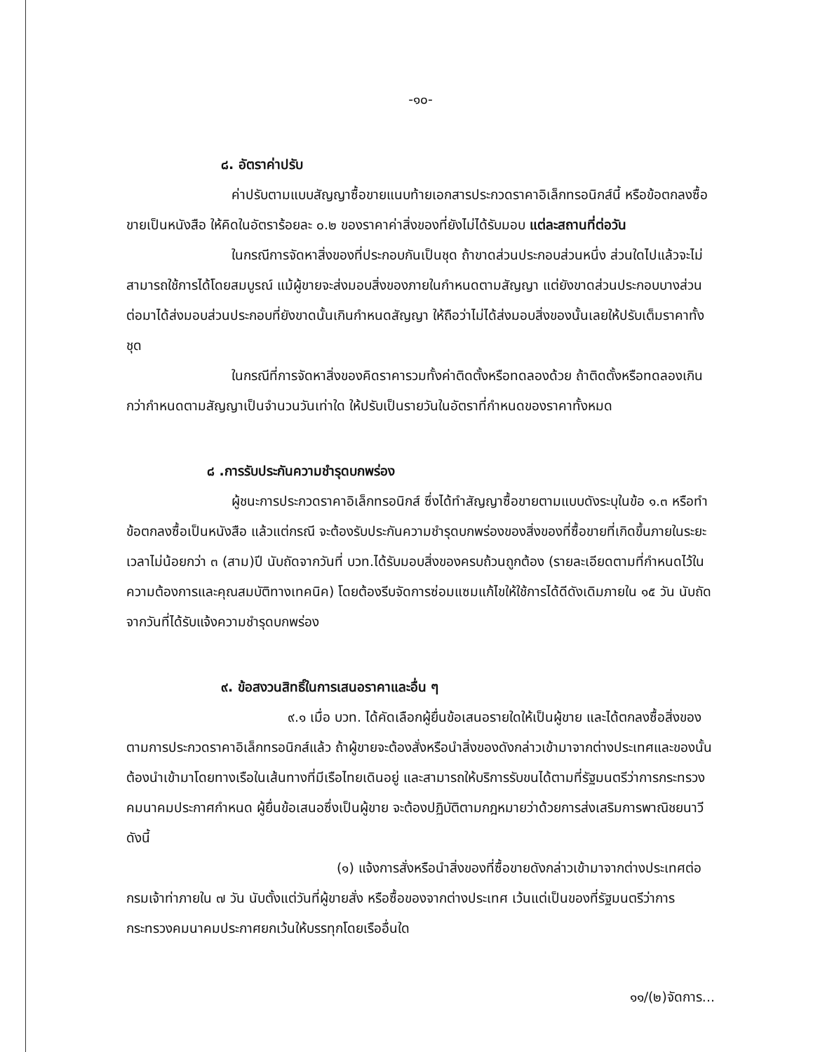-๑๐-
๘. อัตราค่าปรับ
ค่าปรับตามแบบสัญญาซื้อขายแนบท้ายเอกสารประกวดราคาอิเล็กทรอนิกส์นี้ หรือข้อตกลงซื้อขายเป็นหนังสือ ให้คิดในอัตราร้อยละ ๐.๒ ของราคาค่าสิ่งของที่ยังไม่ได้รับมอบ แต่ละสถานที่ต่อวัน
ในกรณีการจัดหาสิ่งของที่ประกอบกันเป็นชุด ถ้าขาดส่วนประกอบส่วนหนึ่ง ส่วนใดไปแล้วจะไม่สามารถใช้การได้โดยสมบูรณ์ แม้ผู้ขายจะส่งมอบสิ่งของภายในกำหนดตามสัญญา แต่ยังขาดส่วนประกอบบางส่วน ต่อมาได้ส่งมอบส่วนประกอบที่ยังขาดนั้นเกินกำหนดสัญญา ให้ถือว่าไม่ได้ส่งมอบสิ่งของนั้นเลยให้ปรับเต็มราคาทั้งชุด
ในกรณีที่การจัดหาสิ่งของคิดราคารวมทั้งค่าติดตั้งหรือทดลองด้วย ถ้าติดตั้งหรือทดลองเกินกว่ากำหนดตามสัญญาเป็นจำนวนวันเท่าใด ให้ปรับเป็นรายวันในอัตราที่กำหนดของราคาทั้งหมด
๘ .การรับประกันความชำรุดบกพร่อง
ผู้ชนะการประกวดราคาอิเล็กทรอนิกส์ ซึ่งได้ทำสัญญาซื้อขายตามแบบดังระบุในข้อ ๑.๓ หรือทำข้อตกลงซื้อเป็นหนังสือ แล้วแต่กรณี จะต้องรับประกันความชำรุดบกพร่องของสิ่งของที่ซื้อขายที่เกิดขึ้นภายในระยะเวลาไม่น้อยกว่า ๓ (สาม)ปี นับถัดจากวันที่ บวท.ได้รับมอบสิ่งของครบถ้วนถูกต้อง (รายละเอียดตามที่กำหนดไว้ในความต้องการและคุณสมบัติทางเทคนิค) โดยต้องรีบจัดการซ่อมแซมแก้ไขให้ใช้การได้ดีดังเดิมภายใน ๑๕ วัน นับถัดจากวันที่ได้รับแจ้งความชำรุดบกพร่อง
๙. ข้อสงวนสิทธิ์ในการเสนอราคาและอื่น ๆ
๙.๑ เมื่อ บวท. ได้คัดเลือกผู้ยื่นข้อเสนอรายใดให้เป็นผู้ขาย และได้ตกลงซื้อสิ่งของตามการประกวดราคาอิเล็กทรอนิกส์แล้ว ถ้าผู้ขายจะต้องสั่งหรือนำสิ่งของดังกล่าวเข้ามาจากต่างประเทศและของนั้นต้องนำเข้ามาโดยทางเรือในเส้นทางที่มีเรือไทยเดินอยู่ และสามารถให้บริการรับขนได้ตามที่รัฐมนตรีว่าการกระทรวงคมนาคมประกาศกำหนด ผู้ยื่นข้อเสนอซึ่งเป็นผู้ขาย จะต้องปฏิบัติตามกฎหมายว่าด้วยการส่งเสริมการพาณิชยนาวี ดังนี้
(๑) แจ้งการสั่งหรือนำสิ่งของที่ซื้อขายดังกล่าวเข้ามาจากต่างประเทศต่อกรมเจ้าท่าภายใน ๗ วัน นับตั้งแต่วันที่ผู้ขายสั่ง หรือซื้อของจากต่างประเทศ เว้นแต่เป็นของที่รัฐมนตรีว่าการกระทรวงคมนาคมประกาศยกเว้นให้บรรทุกโดยเรืออื่นใด
๑๑/(๒)จัดการ...